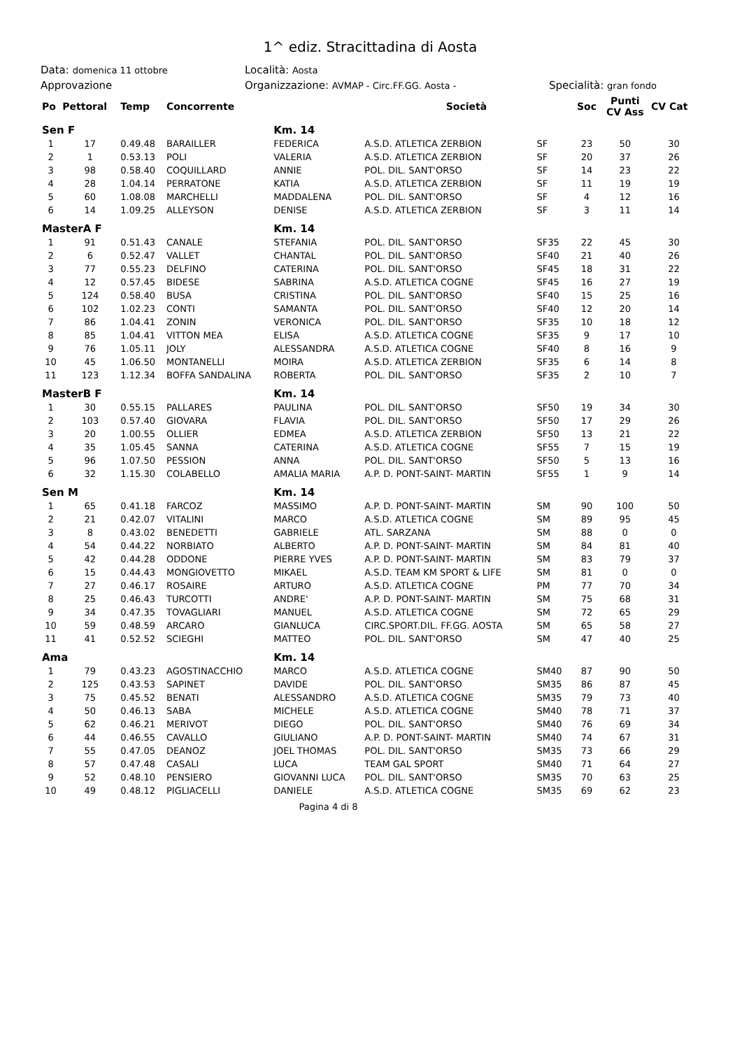1^ ediz. Stracittadina di Aosta
Data: domenica 11 ottobre
Località: Aosta
Approvazione Organizzazione: AVMAP - Circ.FF.GG. Aosta -
Specialità: gran fondo
| Po | Pettoral | Temp | Concorrente | | Società | | | Soc | Punti CV Ass | CV Cat |
| --- | --- | --- | --- | --- | --- | --- | --- | --- | --- | --- |
| Sen F | | | | Km. 14 | | | | | | |
| 1 | 17 | 0.49.48 | BARAILLER | FEDERICA | A.S.D. ATLETICA ZERBION | SF | | 23 | 50 | 30 |
| 2 | 1 | 0.53.13 | POLI | VALERIA | A.S.D. ATLETICA ZERBION | SF | | 20 | 37 | 26 |
| 3 | 98 | 0.58.40 | COQUILLARD | ANNIE | POL. DIL. SANT'ORSO | SF | | 14 | 23 | 22 |
| 4 | 28 | 1.04.14 | PERRATONE | KATIA | A.S.D. ATLETICA ZERBION | SF | | 11 | 19 | 19 |
| 5 | 60 | 1.08.08 | MARCHELLI | MADDALENA | POL. DIL. SANT'ORSO | SF | | 4 | 12 | 16 |
| 6 | 14 | 1.09.25 | ALLEYSON | DENISE | A.S.D. ATLETICA ZERBION | SF | | 3 | 11 | 14 |
| MasterA F | | | | Km. 14 | | | | | | |
| 1 | 91 | 0.51.43 | CANALE | STEFANIA | POL. DIL. SANT'ORSO | SF35 | | 22 | 45 | 30 |
| 2 | 6 | 0.52.47 | VALLET | CHANTAL | POL. DIL. SANT'ORSO | SF40 | | 21 | 40 | 26 |
| 3 | 77 | 0.55.23 | DELFINO | CATERINA | POL. DIL. SANT'ORSO | SF45 | | 18 | 31 | 22 |
| 4 | 12 | 0.57.45 | BIDESE | SABRINA | A.S.D. ATLETICA COGNE | SF45 | | 16 | 27 | 19 |
| 5 | 124 | 0.58.40 | BUSA | CRISTINA | POL. DIL. SANT'ORSO | SF40 | | 15 | 25 | 16 |
| 6 | 102 | 1.02.23 | CONTI | SAMANTA | POL. DIL. SANT'ORSO | SF40 | | 12 | 20 | 14 |
| 7 | 86 | 1.04.41 | ZONIN | VERONICA | POL. DIL. SANT'ORSO | SF35 | | 10 | 18 | 12 |
| 8 | 85 | 1.04.41 | VITTON MEA | ELISA | A.S.D. ATLETICA COGNE | SF35 | | 9 | 17 | 10 |
| 9 | 76 | 1.05.11 | JOLY | ALESSANDRA | A.S.D. ATLETICA COGNE | SF40 | | 8 | 16 | 9 |
| 10 | 45 | 1.06.50 | MONTANELLI | MOIRA | A.S.D. ATLETICA ZERBION | SF35 | | 6 | 14 | 8 |
| 11 | 123 | 1.12.34 | BOFFA SANDALINA | ROBERTA | POL. DIL. SANT'ORSO | SF35 | | 2 | 10 | 7 |
| MasterB F | | | | Km. 14 | | | | | | |
| 1 | 30 | 0.55.15 | PALLARES | PAULINA | POL. DIL. SANT'ORSO | SF50 | | 19 | 34 | 30 |
| 2 | 103 | 0.57.40 | GIOVARA | FLAVIA | POL. DIL. SANT'ORSO | SF50 | | 17 | 29 | 26 |
| 3 | 20 | 1.00.55 | OLLIER | EDMEA | A.S.D. ATLETICA ZERBION | SF50 | | 13 | 21 | 22 |
| 4 | 35 | 1.05.45 | SANNA | CATERINA | A.S.D. ATLETICA COGNE | SF55 | | 7 | 15 | 19 |
| 5 | 96 | 1.07.50 | PESSION | ANNA | POL. DIL. SANT'ORSO | SF50 | | 5 | 13 | 16 |
| 6 | 32 | 1.15.30 | COLABELLO | AMALIA MARIA | A.P. D. PONT-SAINT- MARTIN | SF55 | | 1 | 9 | 14 |
| Sen M | | | | Km. 14 | | | | | | |
| 1 | 65 | 0.41.18 | FARCOZ | MASSIMO | A.P. D. PONT-SAINT- MARTIN | SM | | 90 | 100 | 50 |
| 2 | 21 | 0.42.07 | VITALINI | MARCO | A.S.D. ATLETICA COGNE | SM | | 89 | 95 | 45 |
| 3 | 8 | 0.43.02 | BENEDETTI | GABRIELE | ATL. SARZANA | SM | | 88 | 0 | 0 |
| 4 | 54 | 0.44.22 | NORBIATO | ALBERTO | A.P. D. PONT-SAINT- MARTIN | SM | | 84 | 81 | 40 |
| 5 | 42 | 0.44.28 | ODDONE | PIERRE YVES | A.P. D. PONT-SAINT- MARTIN | SM | | 83 | 79 | 37 |
| 6 | 15 | 0.44.43 | MONGIOVETTO | MIKAEL | A.S.D. TEAM KM SPORT & LIFE | SM | | 81 | 0 | 0 |
| 7 | 27 | 0.46.17 | ROSAIRE | ARTURO | A.S.D. ATLETICA COGNE | PM | | 77 | 70 | 34 |
| 8 | 25 | 0.46.43 | TURCOTTI | ANDRE' | A.P. D. PONT-SAINT- MARTIN | SM | | 75 | 68 | 31 |
| 9 | 34 | 0.47.35 | TOVAGLIARI | MANUEL | A.S.D. ATLETICA COGNE | SM | | 72 | 65 | 29 |
| 10 | 59 | 0.48.59 | ARCARO | GIANLUCA | CIRC.SPORT.DIL. FF.GG. AOSTA | SM | | 65 | 58 | 27 |
| 11 | 41 | 0.52.52 | SCIEGHI | MATTEO | POL. DIL. SANT'ORSO | SM | | 47 | 40 | 25 |
| Ama | | | | Km. 14 | | | | | | |
| 1 | 79 | 0.43.23 | AGOSTINACCHIO | MARCO | A.S.D. ATLETICA COGNE | SM40 | | 87 | 90 | 50 |
| 2 | 125 | 0.43.53 | SAPINET | DAVIDE | POL. DIL. SANT'ORSO | SM35 | | 86 | 87 | 45 |
| 3 | 75 | 0.45.52 | BENATI | ALESSANDRO | A.S.D. ATLETICA COGNE | SM35 | | 79 | 73 | 40 |
| 4 | 50 | 0.46.13 | SABA | MICHELE | A.S.D. ATLETICA COGNE | SM40 | | 78 | 71 | 37 |
| 5 | 62 | 0.46.21 | MERIVOT | DIEGO | POL. DIL. SANT'ORSO | SM40 | | 76 | 69 | 34 |
| 6 | 44 | 0.46.55 | CAVALLO | GIULIANO | A.P. D. PONT-SAINT- MARTIN | SM40 | | 74 | 67 | 31 |
| 7 | 55 | 0.47.05 | DEANOZ | JOEL THOMAS | POL. DIL. SANT'ORSO | SM35 | | 73 | 66 | 29 |
| 8 | 57 | 0.47.48 | CASALI | LUCA | TEAM GAL SPORT | SM40 | | 71 | 64 | 27 |
| 9 | 52 | 0.48.10 | PENSIERO | GIOVANNI LUCA | POL. DIL. SANT'ORSO | SM35 | | 70 | 63 | 25 |
| 10 | 49 | 0.48.12 | PIGLIACELLI | DANIELE | A.S.D. ATLETICA COGNE | SM35 | | 69 | 62 | 23 |
Pagina 4 di 8